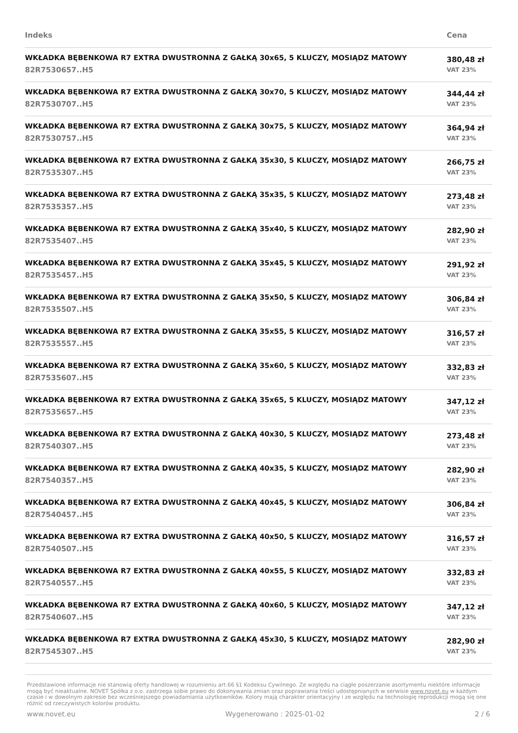| Indeks | Cena |
| --- | --- |
| WKŁADKA BĘBENKOWA R7 EXTRA DWUSTRONNA Z GAŁKĄ 30x65, 5 KLUCZY, MOSIĄDZ MATOWY 82R7530657..H5 | 380,48 zł VAT 23% |
| WKŁADKA BĘBENKOWA R7 EXTRA DWUSTRONNA Z GAŁKĄ 30x70, 5 KLUCZY, MOSIĄDZ MATOWY 82R7530707..H5 | 344,44 zł VAT 23% |
| WKŁADKA BĘBENKOWA R7 EXTRA DWUSTRONNA Z GAŁKĄ 30x75, 5 KLUCZY, MOSIĄDZ MATOWY 82R7530757..H5 | 364,94 zł VAT 23% |
| WKŁADKA BĘBENKOWA R7 EXTRA DWUSTRONNA Z GAŁKĄ 35x30, 5 KLUCZY, MOSIĄDZ MATOWY 82R7535307..H5 | 266,75 zł VAT 23% |
| WKŁADKA BĘBENKOWA R7 EXTRA DWUSTRONNA Z GAŁKĄ 35x35, 5 KLUCZY, MOSIĄDZ MATOWY 82R7535357..H5 | 273,48 zł VAT 23% |
| WKŁADKA BĘBENKOWA R7 EXTRA DWUSTRONNA Z GAŁKĄ 35x40, 5 KLUCZY, MOSIĄDZ MATOWY 82R7535407..H5 | 282,90 zł VAT 23% |
| WKŁADKA BĘBENKOWA R7 EXTRA DWUSTRONNA Z GAŁKĄ 35x45, 5 KLUCZY, MOSIĄDZ MATOWY 82R7535457..H5 | 291,92 zł VAT 23% |
| WKŁADKA BĘBENKOWA R7 EXTRA DWUSTRONNA Z GAŁKĄ 35x50, 5 KLUCZY, MOSIĄDZ MATOWY 82R7535507..H5 | 306,84 zł VAT 23% |
| WKŁADKA BĘBENKOWA R7 EXTRA DWUSTRONNA Z GAŁKĄ 35x55, 5 KLUCZY, MOSIĄDZ MATOWY 82R7535557..H5 | 316,57 zł VAT 23% |
| WKŁADKA BĘBENKOWA R7 EXTRA DWUSTRONNA Z GAŁKĄ 35x60, 5 KLUCZY, MOSIĄDZ MATOWY 82R7535607..H5 | 332,83 zł VAT 23% |
| WKŁADKA BĘBENKOWA R7 EXTRA DWUSTRONNA Z GAŁKĄ 35x65, 5 KLUCZY, MOSIĄDZ MATOWY 82R7535657..H5 | 347,12 zł VAT 23% |
| WKŁADKA BĘBENKOWA R7 EXTRA DWUSTRONNA Z GAŁKĄ 40x30, 5 KLUCZY, MOSIĄDZ MATOWY 82R7540307..H5 | 273,48 zł VAT 23% |
| WKŁADKA BĘBENKOWA R7 EXTRA DWUSTRONNA Z GAŁKĄ 40x35, 5 KLUCZY, MOSIĄDZ MATOWY 82R7540357..H5 | 282,90 zł VAT 23% |
| WKŁADKA BĘBENKOWA R7 EXTRA DWUSTRONNA Z GAŁKĄ 40x45, 5 KLUCZY, MOSIĄDZ MATOWY 82R7540457..H5 | 306,84 zł VAT 23% |
| WKŁADKA BĘBENKOWA R7 EXTRA DWUSTRONNA Z GAŁKĄ 40x50, 5 KLUCZY, MOSIĄDZ MATOWY 82R7540507..H5 | 316,57 zł VAT 23% |
| WKŁADKA BĘBENKOWA R7 EXTRA DWUSTRONNA Z GAŁKĄ 40x55, 5 KLUCZY, MOSIĄDZ MATOWY 82R7540557..H5 | 332,83 zł VAT 23% |
| WKŁADKA BĘBENKOWA R7 EXTRA DWUSTRONNA Z GAŁKĄ 40x60, 5 KLUCZY, MOSIĄDZ MATOWY 82R7540607..H5 | 347,12 zł VAT 23% |
| WKŁADKA BĘBENKOWA R7 EXTRA DWUSTRONNA Z GAŁKĄ 45x30, 5 KLUCZY, MOSIĄDZ MATOWY 82R7545307..H5 | 282,90 zł VAT 23% |
Przedstawione informacje nie stanowią oferty handlowej w rozumieniu art.66 §1 Kodeksu Cywilnego. Ze względu na ciągłe poszerzanie asortymentu niektóre informacje mogą być nieaktualne. NOVET Spółka z o.o. zastrzega sobie prawo do dokonywania zmian oraz poprawiania treści udostępnianych w serwisie www.novet.eu w każdym czasie i w dowolnym zakresie bez wcześniejszego powiadamiania użytkowników. Kolory mają charakter orientacyjny i ze względu na technologię reprodukcji mogą się one różnić od rzeczywistych kolorów produktu.
www.novet.eu Wygenerowano : 2025-01-02 2 / 6